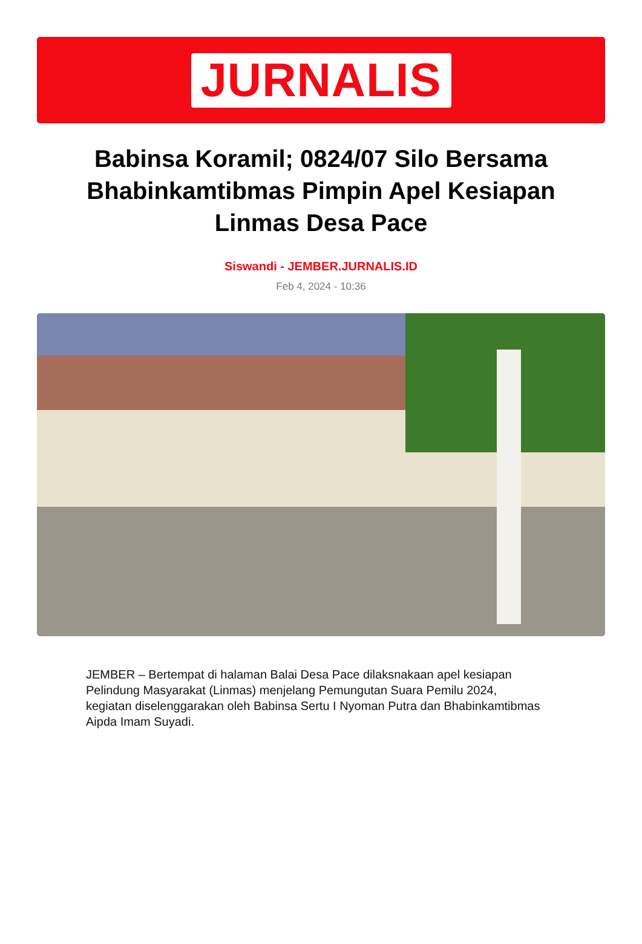JURNALIS
Babinsa Koramil; 0824/07 Silo Bersama Bhabinkamtibmas Pimpin Apel Kesiapan Linmas Desa Pace
Siswandi - JEMBER.JURNALIS.ID
Feb 4, 2024 - 10:36
JEMBER – Bertempat di halaman Balai Desa Pace dilaksnakaan apel kesiapan Pelindung Masyarakat (Linmas) menjelang Pemungutan Suara Pemilu 2024, kegiatan diselenggarakan oleh Babinsa Sertu I Nyoman Putra dan Bhabinkamtibmas Aipda Imam Suyadi.